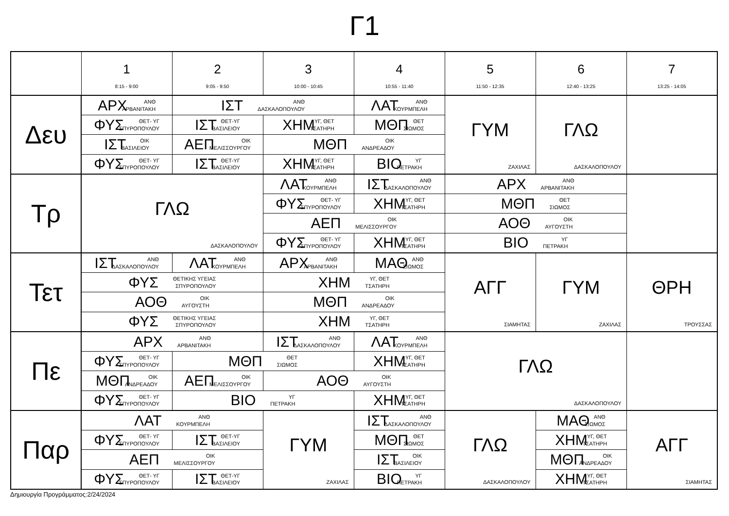Γ1
| | 1 8:15 - 9:00 | 2 9:05 - 9:50 | 3 10:00 - 10:45 | 4 10:55 - 11:40 | 5 11:50 - 12:35 | 6 12:40 - 13:25 | 7 13:25 - 14:05 |
| --- | --- | --- | --- | --- | --- | --- | --- |
| Δευ | ΑΡΧ ΑΝΘ ΑΡΒΑΝΙΤΑΚΗ | ΙΣΤ ΑΝΘ ΔΑΣΚΑΛΟΠΟΥΛΟΥ | | ΛΑΤ ΑΝΘ ΚΟΥΡΜΠΕΛΗ | ΓΥΜ ΖΑΧΙΛΑΣ | ΓΛΩ ΔΑΣΚΑΛΟΠΟΥΛΟΥ | |
| | ΦΥΣ ΘΕΤ- ΥΓ ΣΠΥΡΟΠΟΥΛΟΥ | ΙΣΤ ΘΕΤ-ΥΓ ΒΑΣΙΛΕΙΟΥ | ΧΗΜ ΥΓ, ΘΕΤ ΤΣΑΤΗΡΗ | ΜΘΠ ΘΕΤ ΣΙΩΜΟΣ | | | |
| | ΙΣΤ ΟΙΚ ΒΑΣΙΛΕΙΟΥ | ΑΕΠ ΟΙΚ ΜΕΛΙΣΣΟΥΡΓΟΥ | ΜΘΠ ΟΙΚ ΑΝΔΡΕΑΔΟΥ | | | | |
| | ΦΥΣ ΘΕΤ- ΥΓ ΣΠΥΡΟΠΟΥΛΟΥ | ΙΣΤ ΘΕΤ-ΥΓ ΒΑΣΙΛΕΙΟΥ | ΧΗΜ ΥΓ, ΘΕΤ ΤΣΑΤΗΡΗ | ΒΙΟ ΥΓ ΠΕΤΡΑΚΗ | | | |
| Τρ | ΓΛΩ ΔΑΣΚΑΛΟΠΟΥΛΟΥ | | ΛΑΤ ΑΝΘ ΚΟΥΡΜΠΕΛΗ | ΙΣΤ ΑΝΘ ΔΑΣΚΑΛΟΠΟΥΛΟΥ | ΑΡΧ ΑΝΘ ΑΡΒΑΝΙΤΑΚΗ | | |
| | | | ΦΥΣ ΘΕΤ- ΥΓ ΣΠΥΡΟΠΟΥΛΟΥ | ΧΗΜ ΥΓ, ΘΕΤ ΤΣΑΤΗΡΗ | ΜΘΠ ΘΕΤ ΣΙΩΜΟΣ | | |
| | | | ΑΕΠ ΟΙΚ ΜΕΛΙΣΣΟΥΡΓΟΥ | | ΑΟΘ ΟΙΚ ΑΥΓΟΥΣΤΗ | | |
| | | | ΦΥΣ ΘΕΤ- ΥΓ ΣΠΥΡΟΠΟΥΛΟΥ | ΧΗΜ ΥΓ, ΘΕΤ ΤΣΑΤΗΡΗ | ΒΙΟ ΥΓ ΠΕΤΡΑΚΗ | | |
| Τετ | ΙΣΤ ΑΝΘ ΔΑΣΚΑΛΟΠΟΥΛΟΥ | ΛΑΤ ΑΝΘ ΚΟΥΡΜΠΕΛΗ | ΑΡΧ ΑΝΘ ΑΡΒΑΝΙΤΑΚΗ | ΜΑΘ ΑΝΘ ΣΙΩΜΟΣ | ΑΓΓ ΣΙΑΜΗΤΑΣ | ΓΥΜ ΖΑΧΙΛΑΣ | ΘΡΗ ΤΡΟΥΣΣΑΣ |
| | ΦΥΣ ΘΕΤΙΚΗΣ ΥΓΕΙΑΣ ΣΠΥΡΟΠΟΥΛΟΥ | | ΧΗΜ ΥΓ, ΘΕΤ ΤΣΑΤΗΡΗ | | | | |
| | ΑΟΘ ΟΙΚ ΑΥΓΟΥΣΤΗ | | ΜΘΠ ΟΙΚ ΑΝΔΡΕΑΔΟΥ | | | | |
| | ΦΥΣ ΘΕΤΙΚΗΣ ΥΓΕΙΑΣ ΣΠΥΡΟΠΟΥΛΟΥ | | ΧΗΜ ΥΓ, ΘΕΤ ΤΣΑΤΗΡΗ | | | | |
| Πε | ΑΡΧ ΑΝΘ ΑΡΒΑΝΙΤΑΚΗ | | ΙΣΤ ΑΝΘ ΔΑΣΚΑΛΟΠΟΥΛΟΥ | ΛΑΤ ΑΝΘ ΚΟΥΡΜΠΕΛΗ | ΓΛΩ ΔΑΣΚΑΛΟΠΟΥΛΟΥ | | |
| | ΦΥΣ ΘΕΤ- ΥΓ ΣΠΥΡΟΠΟΥΛΟΥ | ΜΘΠ ΘΕΤ ΣΙΩΜΟΣ | | ΧΗΜ ΥΓ, ΘΕΤ ΤΣΑΤΗΡΗ | | | |
| | ΜΘΠ ΟΙΚ ΑΝΔΡΕΑΔΟΥ | ΑΕΠ ΟΙΚ ΜΕΛΙΣΣΟΥΡΓΟΥ | ΑΟΘ ΟΙΚ ΑΥΓΟΥΣΤΗ | | | | |
| | ΦΥΣ ΘΕΤ- ΥΓ ΣΠΥΡΟΠΟΥΛΟΥ | ΒΙΟ ΥΓ ΠΕΤΡΑΚΗ | | ΧΗΜ ΥΓ, ΘΕΤ ΤΣΑΤΗΡΗ | | | |
| Παρ | ΛΑΤ ΑΝΘ ΚΟΥΡΜΠΕΛΗ | | ΓΥΜ ΖΑΧΙΛΑΣ | ΙΣΤ ΑΝΘ ΔΑΣΚΑΛΟΠΟΥΛΟΥ | ΓΛΩ ΔΑΣΚΑΛΟΠΟΥΛΟΥ | ΜΑΘ ΑΝΘ ΣΙΩΜΟΣ | ΑΓΓ ΣΙΑΜΗΤΑΣ |
| | ΦΥΣ ΘΕΤ- ΥΓ ΣΠΥΡΟΠΟΥΛΟΥ | ΙΣΤ ΘΕΤ-ΥΓ ΒΑΣΙΛΕΙΟΥ | | ΜΘΠ ΘΕΤ ΣΙΩΜΟΣ | | ΧΗΜ ΥΓ, ΘΕΤ ΤΣΑΤΗΡΗ | |
| | ΑΕΠ ΟΙΚ ΜΕΛΙΣΣΟΥΡΓΟΥ | | | ΙΣΤ ΟΙΚ ΒΑΣΙΛΕΙΟΥ | | ΜΘΠ ΟΙΚ ΑΝΔΡΕΑΔΟΥ | |
| | ΦΥΣ ΘΕΤ- ΥΓ ΣΠΥΡΟΠΟΥΛΟΥ | ΙΣΤ ΘΕΤ-ΥΓ ΒΑΣΙΛΕΙΟΥ | | ΒΙΟ ΥΓ ΠΕΤΡΑΚΗ | | ΧΗΜ ΥΓ, ΘΕΤ ΤΣΑΤΗΡΗ | |
Δημιουργία Προγράμματος:2/24/2024